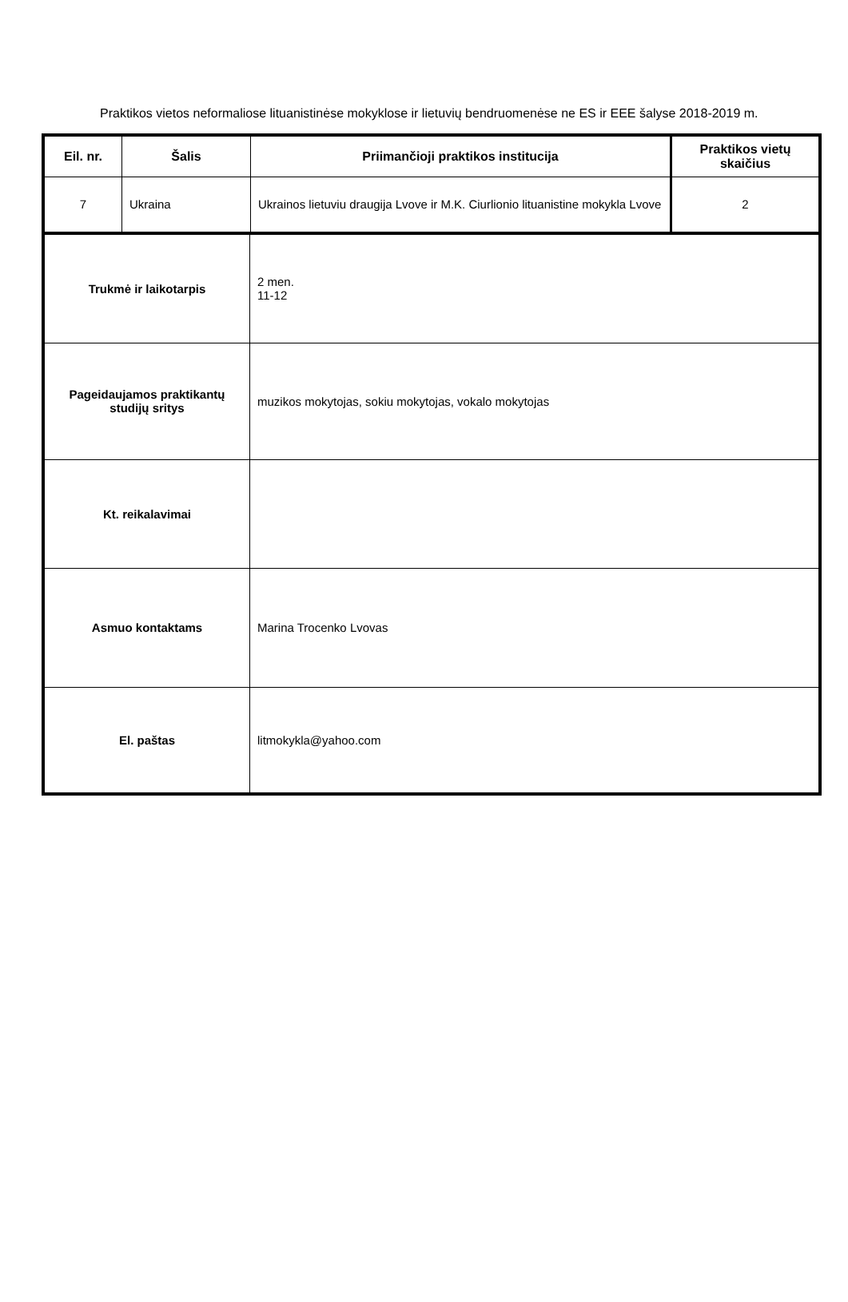Praktikos vietos neformaliose lituanistinėse mokyklose ir lietuvių bendruomenėse ne ES ir EEE šalyse 2018-2019 m.
| Eil. nr. | Šalis | Priimančioji praktikos institucija | Praktikos vietų skaičius |
| --- | --- | --- | --- |
| 7 | Ukraina | Ukrainos lietuviu draugija Lvove ir M.K. Ciurlionio lituanistine mokykla Lvove | 2 |
| Trukmė ir laikotarpis | 2 men. 11-12 |
| Pageidaujamos praktikantų studijų sritys | muzikos mokytojas, sokiu mokytojas, vokalo mokytojas |
| Kt. reikalavimai | |
| Asmuo kontaktams | Marina Trocenko Lvovas |
| El. paštas | litmokykla@yahoo.com |